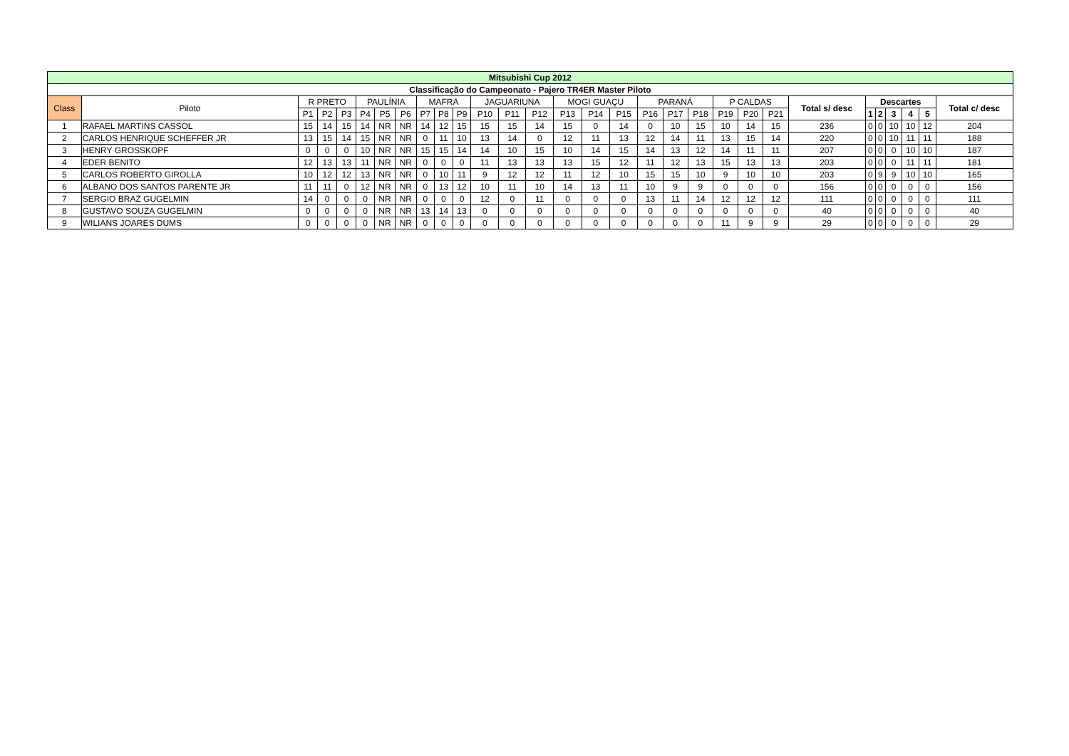| Mitsubishi Cup 2012 | | | | | | | | | | | | | | | | | | | | | | | | | | | | | |
| --- | --- | --- | --- | --- | --- | --- | --- | --- | --- | --- | --- | --- | --- | --- | --- | --- | --- | --- | --- | --- | --- | --- | --- | --- | --- | --- | --- | --- | --- |
| Classificação do Campeonato - Pajero TR4ER Master Piloto | | | | | | | | | | | | | | | | | | | | | | | | | | | | | |
| Class | Piloto | R PRETO | | | PAULÍNIA | | | MAFRA | | | JAGUARIUNA | | | MOGI GUAÇU | | | PARANÁ | | | P CALDAS | | | Total s/ desc | Descartes | | | | | Total c/ desc |
| | | P1 | P2 | P3 | P4 | P5 | P6 | P7 | P8 | P9 | P10 | P11 | P12 | P13 | P14 | P15 | P16 | P17 | P18 | P19 | P20 | P21 | | 1 | 2 | 3 | 4 | 5 | |
| 1 | RAFAEL MARTINS CASSOL | 15 | 14 | 15 | 14 | NR | NR | 14 | 12 | 15 | 15 | 15 | 14 | 15 | 0 | 14 | 0 | 10 | 15 | 10 | 14 | 15 | 236 | 0 | 0 | 10 | 10 | 12 | 204 |
| 2 | CARLOS HENRIQUE SCHEFFER JR | 13 | 15 | 14 | 15 | NR | NR | 0 | 11 | 10 | 13 | 14 | 0 | 12 | 11 | 13 | 12 | 14 | 11 | 13 | 15 | 14 | 220 | 0 | 0 | 10 | 11 | 11 | 188 |
| 3 | HENRY GROSSKOPF | 0 | 0 | 0 | 10 | NR | NR | 15 | 15 | 14 | 14 | 10 | 15 | 10 | 14 | 15 | 14 | 13 | 12 | 14 | 11 | 11 | 207 | 0 | 0 | 0 | 10 | 10 | 187 |
| 4 | EDER BENITO | 12 | 13 | 13 | 11 | NR | NR | 0 | 0 | 0 | 11 | 13 | 13 | 13 | 15 | 12 | 11 | 12 | 13 | 15 | 13 | 13 | 203 | 0 | 0 | 0 | 11 | 11 | 181 |
| 5 | CARLOS ROBERTO GIROLLA | 10 | 12 | 12 | 13 | NR | NR | 0 | 10 | 11 | 9 | 12 | 12 | 11 | 12 | 10 | 15 | 15 | 10 | 9 | 10 | 10 | 203 | 0 | 9 | 9 | 10 | 10 | 165 |
| 6 | ALBANO DOS SANTOS PARENTE JR | 11 | 11 | 0 | 12 | NR | NR | 0 | 13 | 12 | 10 | 11 | 10 | 14 | 13 | 11 | 10 | 9 | 9 | 0 | 0 | 0 | 156 | 0 | 0 | 0 | 0 | 0 | 156 |
| 7 | SERGIO BRAZ GUGELMIN | 14 | 0 | 0 | 0 | NR | NR | 0 | 0 | 0 | 12 | 0 | 11 | 0 | 0 | 0 | 13 | 11 | 14 | 12 | 12 | 12 | 111 | 0 | 0 | 0 | 0 | 0 | 111 |
| 8 | GUSTAVO SOUZA GUGELMIN | 0 | 0 | 0 | 0 | NR | NR | 13 | 14 | 13 | 0 | 0 | 0 | 0 | 0 | 0 | 0 | 0 | 0 | 0 | 0 | 0 | 40 | 0 | 0 | 0 | 0 | 0 | 40 |
| 9 | WILIANS JOARES DUMS | 0 | 0 | 0 | 0 | NR | NR | 0 | 0 | 0 | 0 | 0 | 0 | 0 | 0 | 0 | 0 | 0 | 0 | 11 | 9 | 9 | 29 | 0 | 0 | 0 | 0 | 0 | 29 |